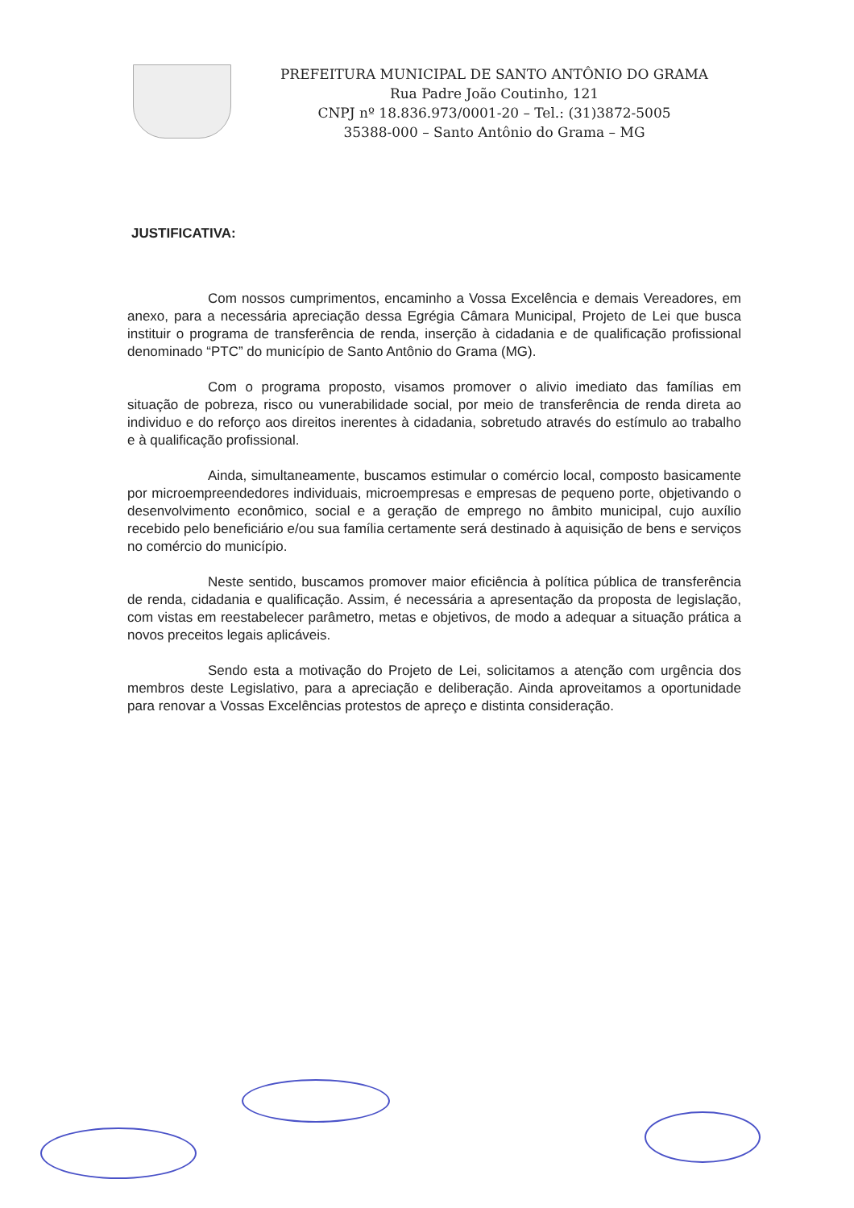PREFEITURA MUNICIPAL DE SANTO ANTÔNIO DO GRAMA
Rua Padre João Coutinho, 121
CNPJ nº 18.836.973/0001-20 – Tel.: (31)3872-5005
35388-000 – Santo Antônio do Grama – MG
JUSTIFICATIVA:
Com nossos cumprimentos, encaminho a Vossa Excelência e demais Vereadores, em anexo, para a necessária apreciação dessa Egrégia Câmara Municipal, Projeto de Lei que busca instituir o programa de transferência de renda, inserção à cidadania e de qualificação profissional denominado “PTC” do município de Santo Antônio do Grama (MG).
Com o programa proposto, visamos promover o alivio imediato das famílias em situação de pobreza, risco ou vunerabilidade social, por meio de transferência de renda direta ao individuo e do reforço aos direitos inerentes à cidadania, sobretudo através do estímulo ao trabalho e à qualificação profissional.
Ainda, simultaneamente, buscamos estimular o comércio local, composto basicamente por microempreendedores individuais, microempresas e empresas de pequeno porte, objetivando o desenvolvimento econômico, social e a geração de emprego no âmbito municipal, cujo auxílio recebido pelo beneficiário e/ou sua família certamente será destinado à aquisição de bens e serviços no comércio do município.
Neste sentido, buscamos promover maior eficiência à política pública de transferência de renda, cidadania e qualificação. Assim, é necessária a apresentação da proposta de legislação, com vistas em reestabelecer parâmetro, metas e objetivos, de modo a adequar a situação prática a novos preceitos legais aplicáveis.
Sendo esta a motivação do Projeto de Lei, solicitamos a atenção com urgência dos membros deste Legislativo, para a apreciação e deliberação. Ainda aproveitamos a oportunidade para renovar a Vossas Excelências protestos de apreço e distinta consideração.